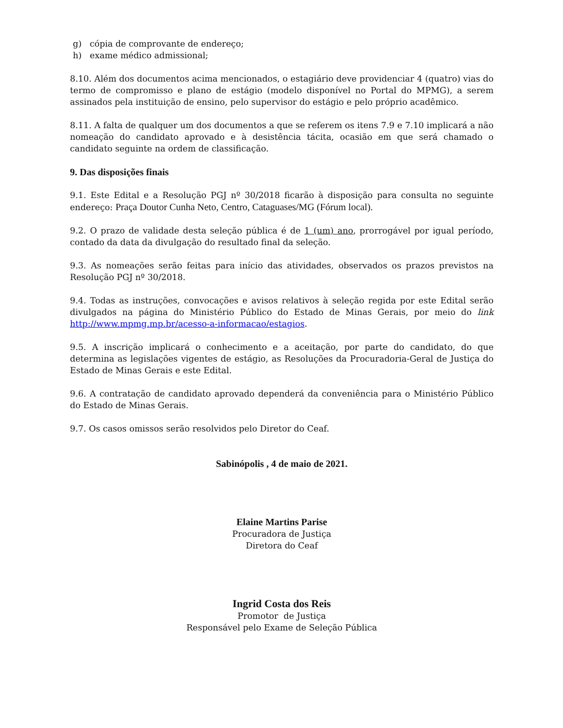g) cópia de comprovante de endereço;
h) exame médico admissional;
8.10. Além dos documentos acima mencionados, o estagiário deve providenciar 4 (quatro) vias do termo de compromisso e plano de estágio (modelo disponível no Portal do MPMG), a serem assinados pela instituição de ensino, pelo supervisor do estágio e pelo próprio acadêmico.
8.11. A falta de qualquer um dos documentos a que se referem os itens 7.9 e 7.10 implicará a não nomeação do candidato aprovado e à desistência tácita, ocasião em que será chamado o candidato seguinte na ordem de classificação.
9. Das disposições finais
9.1. Este Edital e a Resolução PGJ nº 30/2018 ficarão à disposição para consulta no seguinte endereço: Praça Doutor Cunha Neto, Centro, Cataguases/MG (Fórum local).
9.2. O prazo de validade desta seleção pública é de 1 (um) ano, prorrogável por igual período, contado da data da divulgação do resultado final da seleção.
9.3. As nomeações serão feitas para início das atividades, observados os prazos previstos na Resolução PGJ nº 30/2018.
9.4. Todas as instruções, convocações e avisos relativos à seleção regida por este Edital serão divulgados na página do Ministério Público do Estado de Minas Gerais, por meio do link http://www.mpmg.mp.br/acesso-a-informacao/estagios.
9.5. A inscrição implicará o conhecimento e a aceitação, por parte do candidato, do que determina as legislações vigentes de estágio, as Resoluções da Procuradoria-Geral de Justiça do Estado de Minas Gerais e este Edital.
9.6. A contratação de candidato aprovado dependerá da conveniência para o Ministério Público do Estado de Minas Gerais.
9.7. Os casos omissos serão resolvidos pelo Diretor do Ceaf.
Sabinópolis , 4 de maio de 2021.
Elaine Martins Parise
Procuradora de Justiça
Diretora do Ceaf
Ingrid Costa dos Reis
Promotor de Justiça
Responsável pelo Exame de Seleção Pública